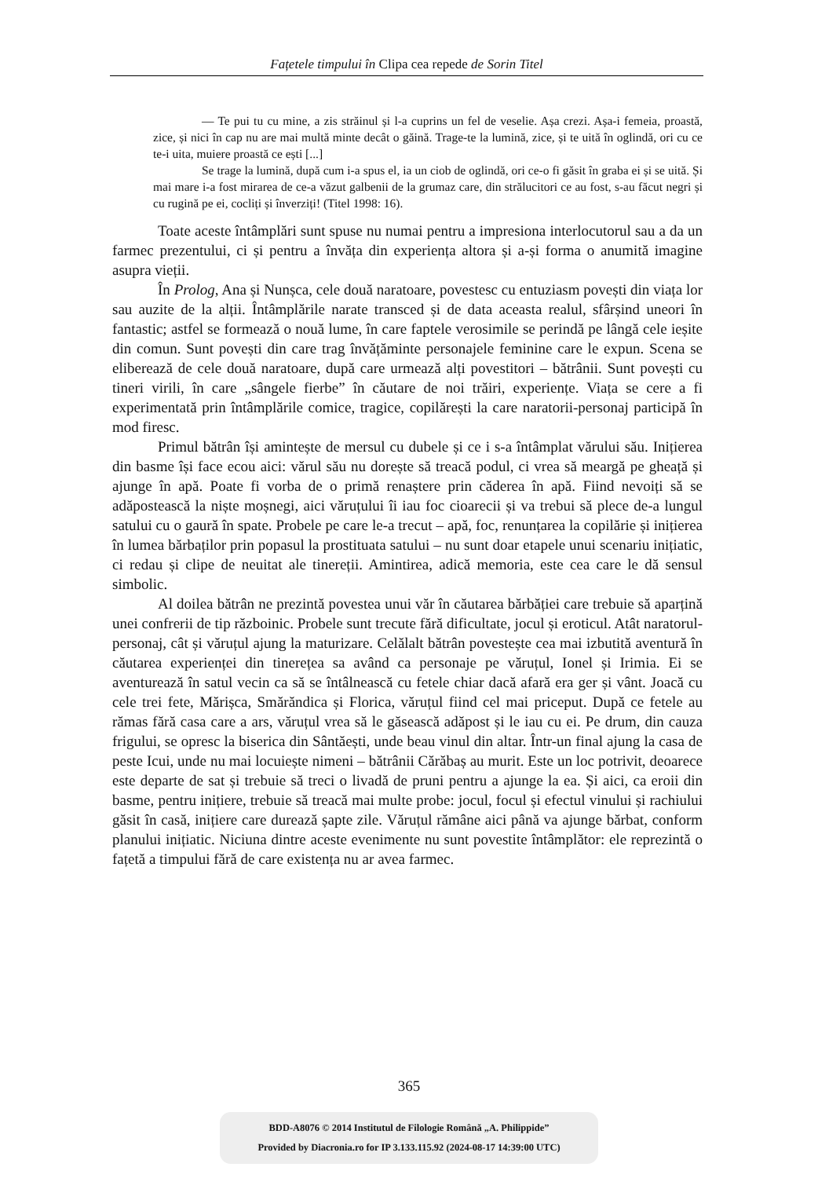Fațetele timpului în Clipa cea repede de Sorin Titel
— Te pui tu cu mine, a zis străinul și l-a cuprins un fel de veselie. Așa crezi. Așa-i femeia, proastă, zice, și nici în cap nu are mai multă minte decât o găină. Trage-te la lumină, zice, și te uită în oglindă, ori cu ce te-i uita, muiere proastă ce ești [...]
Se trage la lumină, după cum i-a spus el, ia un ciob de oglindă, ori ce-o fi găsit în graba ei și se uită. Și mai mare i-a fost mirarea de ce-a văzut galbenii de la grumaz care, din strălucitori ce au fost, s-au făcut negri și cu rugină pe ei, cocliți și înverziți! (Titel 1998: 16).
Toate aceste întâmplări sunt spuse nu numai pentru a impresiona interlocutorul sau a da un farmec prezentului, ci și pentru a învăța din experiența altora și a-și forma o anumită imagine asupra vieții.
În Prolog, Ana și Nunșca, cele două naratoare, povestesc cu entuziasm povești din viața lor sau auzite de la alții. Întâmplările narate transced și de data aceasta realul, sfârșind uneori în fantastic; astfel se formează o nouă lume, în care faptele verosimile se perindă pe lângă cele ieșite din comun. Sunt povești din care trag învățăminte personajele feminine care le expun. Scena se eliberează de cele două naratoare, după care urmează alți povestitori – bătrânii. Sunt povești cu tineri virili, în care „sângele fierbe” în căutare de noi trăiri, experiențe. Viața se cere a fi experimentată prin întâmplările comice, tragice, copilărești la care naratorii-personaj participă în mod firesc.
Primul bătrân își amintește de mersul cu dubele și ce i s-a întâmplat vărului său. Inițierea din basme își face ecou aici: vărul său nu dorește să treacă podul, ci vrea să meargă pe gheață și ajunge în apă. Poate fi vorba de o primă renaștere prin căderea în apă. Fiind nevoiți să se adăpostească la niște moșnegi, aici văruțului îi iau foc cioarecii și va trebui să plece de-a lungul satului cu o gaură în spate. Probele pe care le-a trecut – apă, foc, renunțarea la copilărie și inițierea în lumea bărbaților prin popasul la prostituata satului – nu sunt doar etapele unui scenariu inițiatic, ci redau și clipe de neuitat ale tinereții. Amintirea, adică memoria, este cea care le dă sensul simbolic.
Al doilea bătrân ne prezintă povestea unui văr în căutarea bărbăției care trebuie să aparțină unei confrerii de tip războinic. Probele sunt trecute fără dificultate, jocul și eroticul. Atât naratorul-personaj, cât și văruțul ajung la maturizare. Celălalt bătrân povestește cea mai izbutită aventură în căutarea experienței din tinerețea sa având ca personaje pe văruțul, Ionel și Irimia. Ei se aventurează în satul vecin ca să se întâlnească cu fetele chiar dacă afară era ger și vânt. Joacă cu cele trei fete, Mărișca, Smărăndica și Florica, văruțul fiind cel mai priceput. După ce fetele au rămas fără casa care a ars, văruțul vrea să le găsească adăpost și le iau cu ei. Pe drum, din cauza frigului, se opresc la biserica din Sântăești, unde beau vinul din altar. Într-un final ajung la casa de peste Icui, unde nu mai locuiește nimeni – bătrânii Cărăbaș au murit. Este un loc potrivit, deoarece este departe de sat și trebuie să treci o livadă de pruni pentru a ajunge la ea. Și aici, ca eroii din basme, pentru inițiere, trebuie să treacă mai multe probe: jocul, focul și efectul vinului și rachiului găsit în casă, inițiere care durează șapte zile. Văruțul rămâne aici până va ajunge bărbat, conform planului inițiatic. Niciuna dintre aceste evenimente nu sunt povestite întâmplător: ele reprezintă o fațetă a timpului fără de care existența nu ar avea farmec.
365
BDD-A8076 © 2014 Institutul de Filologie Română „A. Philippide”
Provided by Diacronia.ro for IP 3.133.115.92 (2024-08-17 14:39:00 UTC)